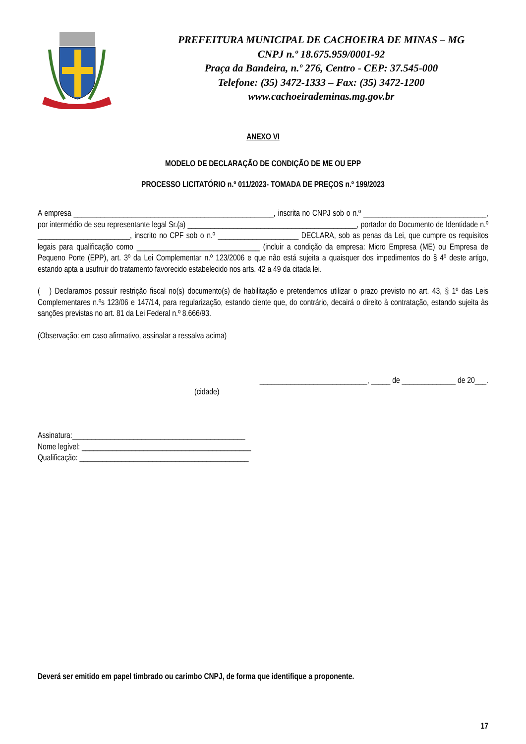PREFEITURA MUNICIPAL DE CACHOEIRA DE MINAS – MG
CNPJ n.º 18.675.959/0001-92
Praça da Bandeira, n.º 276, Centro - CEP: 37.545-000
Telefone: (35) 3472-1333 – Fax: (35) 3472-1200
www.cachoeirademinas.mg.gov.br
ANEXO VI
MODELO DE DECLARAÇÃO DE CONDIÇÃO DE ME OU EPP
PROCESSO LICITATÓRIO n.º 011/2023- TOMADA DE PREÇOS n.º 199/2023
A empresa ____________________________________________________, inscrita no CNPJ sob o n.º ________________________________, por intermédio de seu representante legal Sr.(a) ____________________________________________, portador do Documento de Identidade n.º ________________________, inscrito no CPF sob o n.º _____________________ DECLARA, sob as penas da Lei, que cumpre os requisitos legais para qualificação como ________________________________ (incluir a condição da empresa: Micro Empresa (ME) ou Empresa de Pequeno Porte (EPP), art. 3º da Lei Complementar n.º 123/2006 e que não está sujeita a quaisquer dos impedimentos do § 4º deste artigo, estando apta a usufruir do tratamento favorecido estabelecido nos arts. 42 a 49 da citada lei.
( ) Declaramos possuir restrição fiscal no(s) documento(s) de habilitação e pretendemos utilizar o prazo previsto no art. 43, § 1º das Leis Complementares n.ºs 123/06 e 147/14, para regularização, estando ciente que, do contrário, decairá o direito à contratação, estando sujeita às sanções previstas no art. 81 da Lei Federal n.º 8.666/93.
(Observação: em caso afirmativo, assinalar a ressalva acima)
____________________________, _____ de ______________ de 20___.
(cidade)
Assinatura:_____________________________________________
Nome legível: ____________________________________________
Qualificação: ____________________________________________
Deverá ser emitido em papel timbrado ou carimbo CNPJ, de forma que identifique a proponente.
17